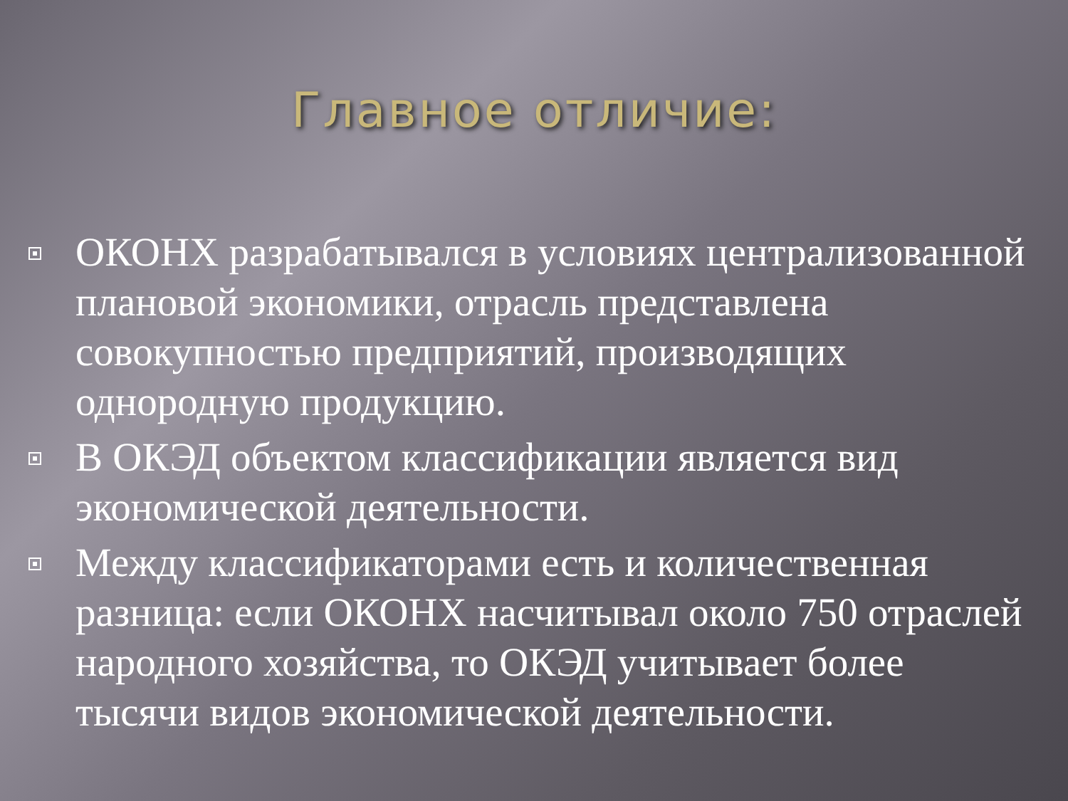Главное отличие:
ОКОНХ разрабатывался в условиях централизованной плановой экономики, отрасль представлена совокупностью предприятий, производящих однородную продукцию.
В ОКЭД объектом классификации является вид экономической деятельности.
Между классификаторами есть и количественная разница: если ОКОНХ насчитывал около 750 отраслей народного хозяйства, то ОКЭД учитывает более тысячи видов экономической деятельности.